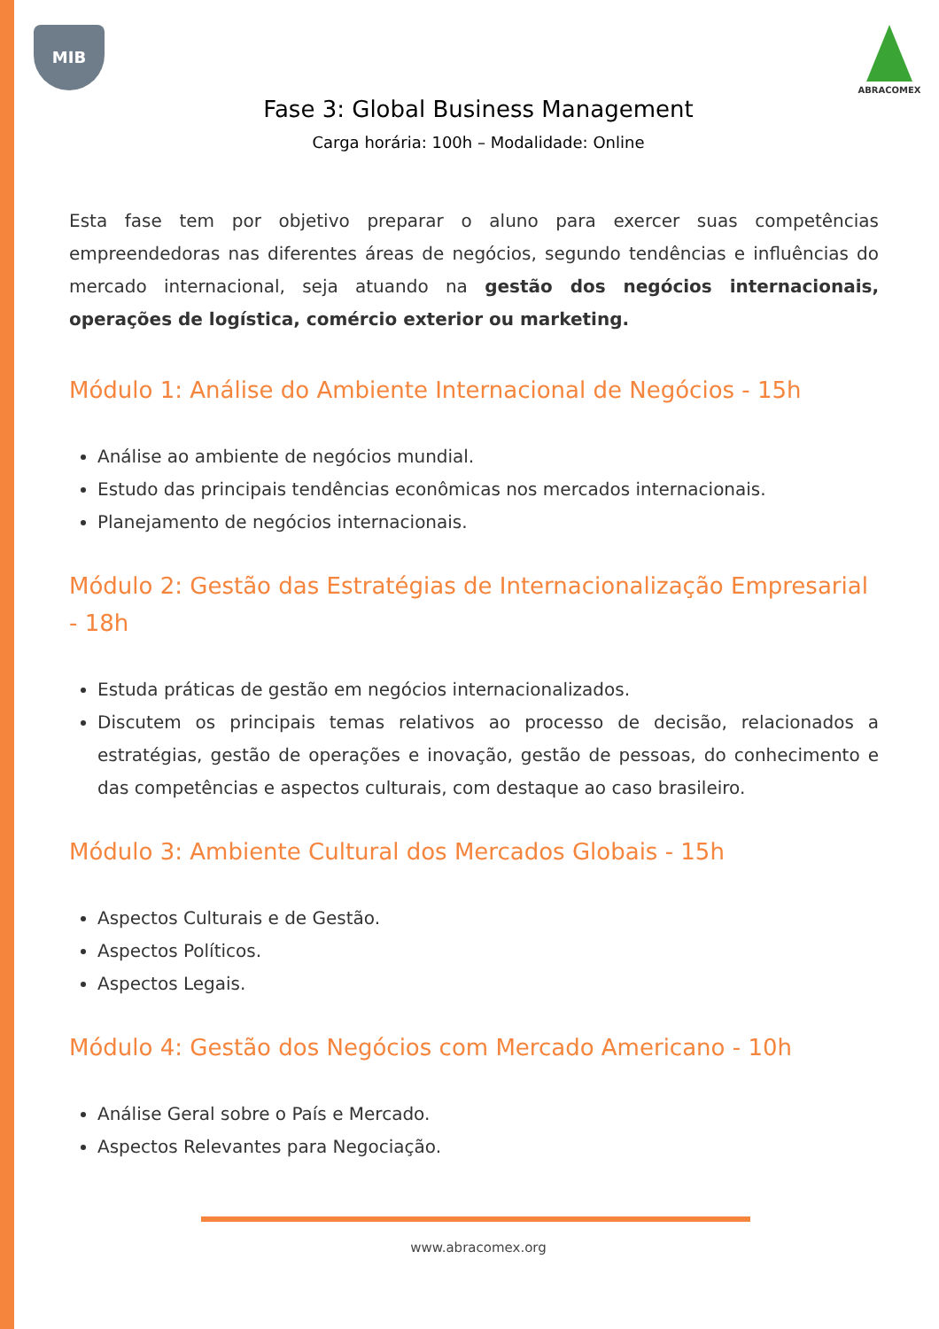MIB
ABRACOMEX
Fase 3: Global Business Management
Carga horária: 100h – Modalidade: Online
Esta fase tem por objetivo preparar o aluno para exercer suas competências empreendedoras nas diferentes áreas de negócios, segundo tendências e influências do mercado internacional, seja atuando na gestão dos negócios internacionais, operações de logística, comércio exterior ou marketing.
Módulo 1: Análise do Ambiente Internacional de Negócios - 15h
Análise ao ambiente de negócios mundial.
Estudo das principais tendências econômicas nos mercados internacionais.
Planejamento de negócios internacionais.
Módulo 2: Gestão das Estratégias de Internacionalização Empresarial - 18h
Estuda práticas de gestão em negócios internacionalizados.
Discutem os principais temas relativos ao processo de decisão, relacionados a estratégias, gestão de operações e inovação, gestão de pessoas, do conhecimento e das competências e aspectos culturais, com destaque ao caso brasileiro.
Módulo 3: Ambiente Cultural dos Mercados Globais - 15h
Aspectos Culturais e de Gestão.
Aspectos Políticos.
Aspectos Legais.
Módulo 4: Gestão dos Negócios com Mercado Americano - 10h
Análise Geral sobre o País e Mercado.
Aspectos Relevantes para Negociação.
www.abracomex.org